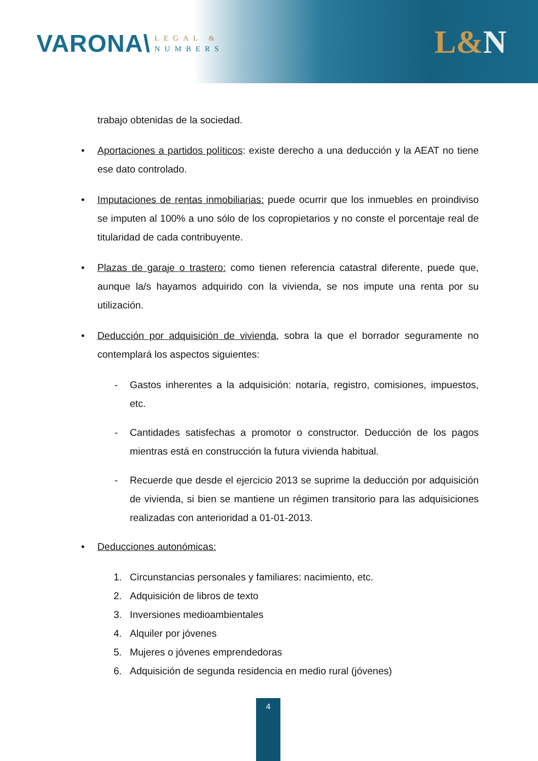VARONA\
LEGAL &
NUMBERS
L&N
trabajo obtenidas de la sociedad.
• Aportaciones a partidos políticos: existe derecho a una deducción y la AEAT no tiene ese dato controlado.
• Imputaciones de rentas inmobiliarias: puede ocurrir que los inmuebles en proindiviso se imputen al 100% a uno sólo de los copropietarios y no conste el porcentaje real de titularidad de cada contribuyente.
• Plazas de garaje o trastero: como tienen referencia catastral diferente, puede que, aunque la/s hayamos adquirido con la vivienda, se nos impute una renta por su utilización.
• Deducción por adquisición de vivienda, sobra la que el borrador seguramente no contemplará los aspectos siguientes:
- Gastos inherentes a la adquisición: notaría, registro, comisiones, impuestos, etc.
- Cantidades satisfechas a promotor o constructor. Deducción de los pagos mientras está en construcción la futura vivienda habitual.
- Recuerde que desde el ejercicio 2013 se suprime la deducción por adquisición de vivienda, si bien se mantiene un régimen transitorio para las adquisiciones realizadas con anterioridad a 01-01-2013.
• Deducciones autonómicas:
1. Circunstancias personales y familiares: nacimiento, etc.
2. Adquisición de libros de texto
3. Inversiones medioambientales
4. Alquiler por jóvenes
5. Mujeres o jóvenes emprendedoras
6. Adquisición de segunda residencia en medio rural (jóvenes)
4